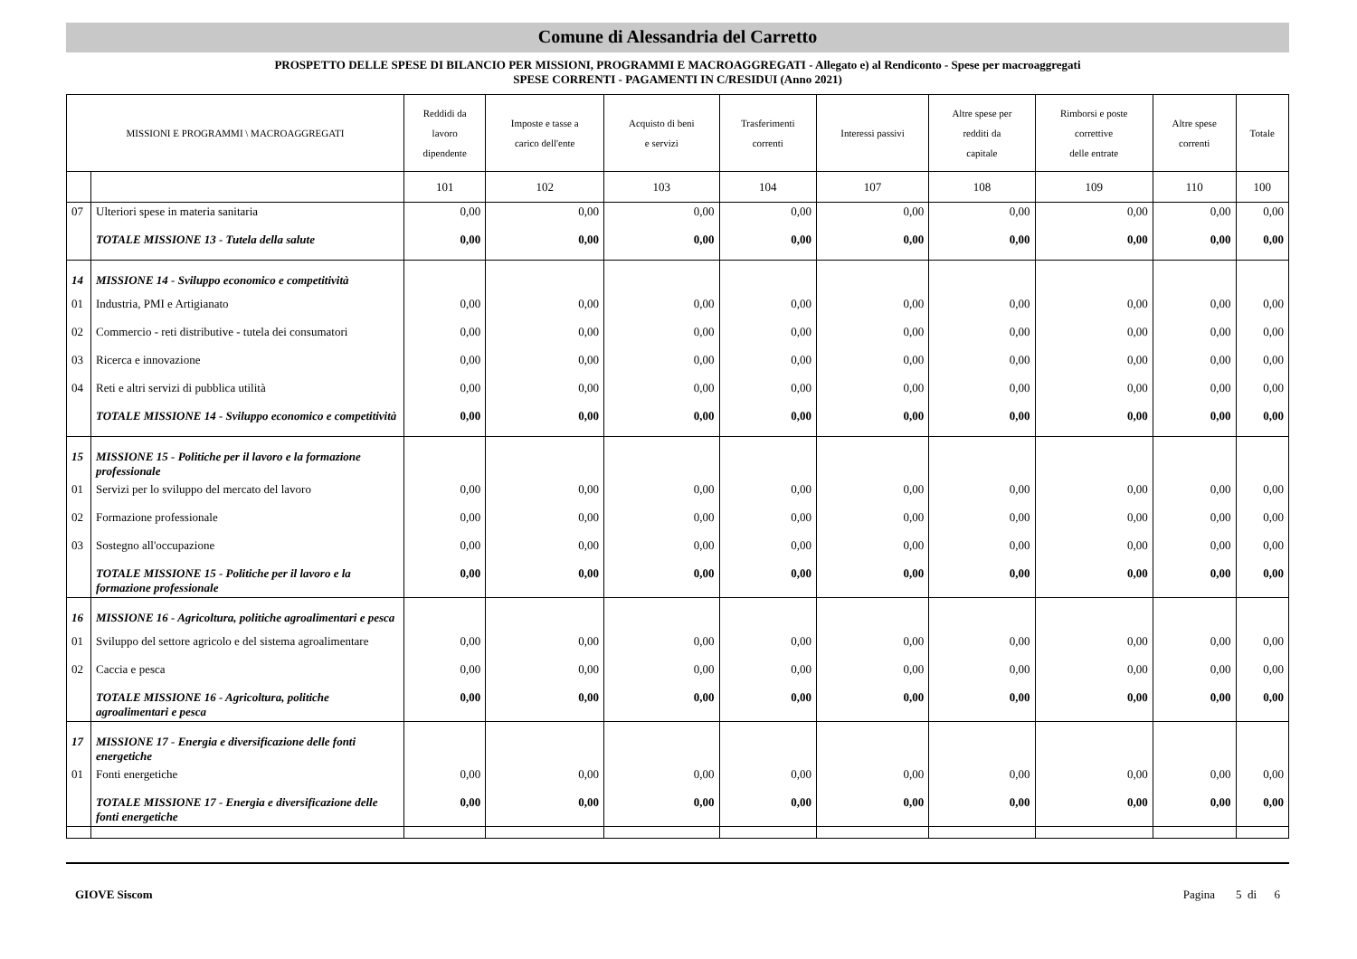Comune di Alessandria del Carretto
PROSPETTO DELLE SPESE DI BILANCIO PER MISSIONI, PROGRAMMI E MACROAGGREGATI - Allegato e) al Rendiconto - Spese per macroaggregati
SPESE CORRENTI - PAGAMENTI IN C/RESIDUI (Anno 2021)
| MISSIONI E PROGRAMMI \ MACROAGGREGATI | | Reddidi da lavoro dipendente | Imposte e tasse a carico dell'ente | Acquisto di beni e servizi | Trasferimenti correnti | Interessi passivi | Altre spese per redditi da capitale | Rimborsi e poste correttive delle entrate | Altre spese correnti | Totale |
| --- | --- | --- | --- | --- | --- | --- | --- | --- | --- | --- |
| | | 101 | 102 | 103 | 104 | 107 | 108 | 109 | 110 | 100 |
| 07 | Ulteriori spese in materia sanitaria | 0,00 | 0,00 | 0,00 | 0,00 | 0,00 | 0,00 | 0,00 | 0,00 | 0,00 |
| | TOTALE MISSIONE 13 - Tutela della salute | 0,00 | 0,00 | 0,00 | 0,00 | 0,00 | 0,00 | 0,00 | 0,00 | 0,00 |
| 14 | MISSIONE 14 - Sviluppo economico e competitività | | | | | | | | | |
| 01 | Industria, PMI e Artigianato | 0,00 | 0,00 | 0,00 | 0,00 | 0,00 | 0,00 | 0,00 | 0,00 | 0,00 |
| 02 | Commercio - reti distributive - tutela dei consumatori | 0,00 | 0,00 | 0,00 | 0,00 | 0,00 | 0,00 | 0,00 | 0,00 | 0,00 |
| 03 | Ricerca e innovazione | 0,00 | 0,00 | 0,00 | 0,00 | 0,00 | 0,00 | 0,00 | 0,00 | 0,00 |
| 04 | Reti e altri servizi di pubblica utilità | 0,00 | 0,00 | 0,00 | 0,00 | 0,00 | 0,00 | 0,00 | 0,00 | 0,00 |
| | TOTALE MISSIONE 14 - Sviluppo economico e competitività | 0,00 | 0,00 | 0,00 | 0,00 | 0,00 | 0,00 | 0,00 | 0,00 | 0,00 |
| 15 | MISSIONE 15 - Politiche per il lavoro e la formazione professionale | | | | | | | | | |
| 01 | Servizi per lo sviluppo del mercato del lavoro | 0,00 | 0,00 | 0,00 | 0,00 | 0,00 | 0,00 | 0,00 | 0,00 | 0,00 |
| 02 | Formazione professionale | 0,00 | 0,00 | 0,00 | 0,00 | 0,00 | 0,00 | 0,00 | 0,00 | 0,00 |
| 03 | Sostegno all'occupazione | 0,00 | 0,00 | 0,00 | 0,00 | 0,00 | 0,00 | 0,00 | 0,00 | 0,00 |
| | TOTALE MISSIONE 15 - Politiche per il lavoro e la formazione professionale | 0,00 | 0,00 | 0,00 | 0,00 | 0,00 | 0,00 | 0,00 | 0,00 | 0,00 |
| 16 | MISSIONE 16 - Agricoltura, politiche agroalimentari e pesca | | | | | | | | | |
| 01 | Sviluppo del settore agricolo e del sistema agroalimentare | 0,00 | 0,00 | 0,00 | 0,00 | 0,00 | 0,00 | 0,00 | 0,00 | 0,00 |
| 02 | Caccia e pesca | 0,00 | 0,00 | 0,00 | 0,00 | 0,00 | 0,00 | 0,00 | 0,00 | 0,00 |
| | TOTALE MISSIONE 16 - Agricoltura, politiche agroalimentari e pesca | 0,00 | 0,00 | 0,00 | 0,00 | 0,00 | 0,00 | 0,00 | 0,00 | 0,00 |
| 17 | MISSIONE 17 - Energia e diversificazione delle fonti energetiche | | | | | | | | | |
| 01 | Fonti energetiche | 0,00 | 0,00 | 0,00 | 0,00 | 0,00 | 0,00 | 0,00 | 0,00 | 0,00 |
| | TOTALE MISSIONE 17 - Energia e diversificazione delle fonti energetiche | 0,00 | 0,00 | 0,00 | 0,00 | 0,00 | 0,00 | 0,00 | 0,00 | 0,00 |
GIOVE Siscom Pagina 5 di 6